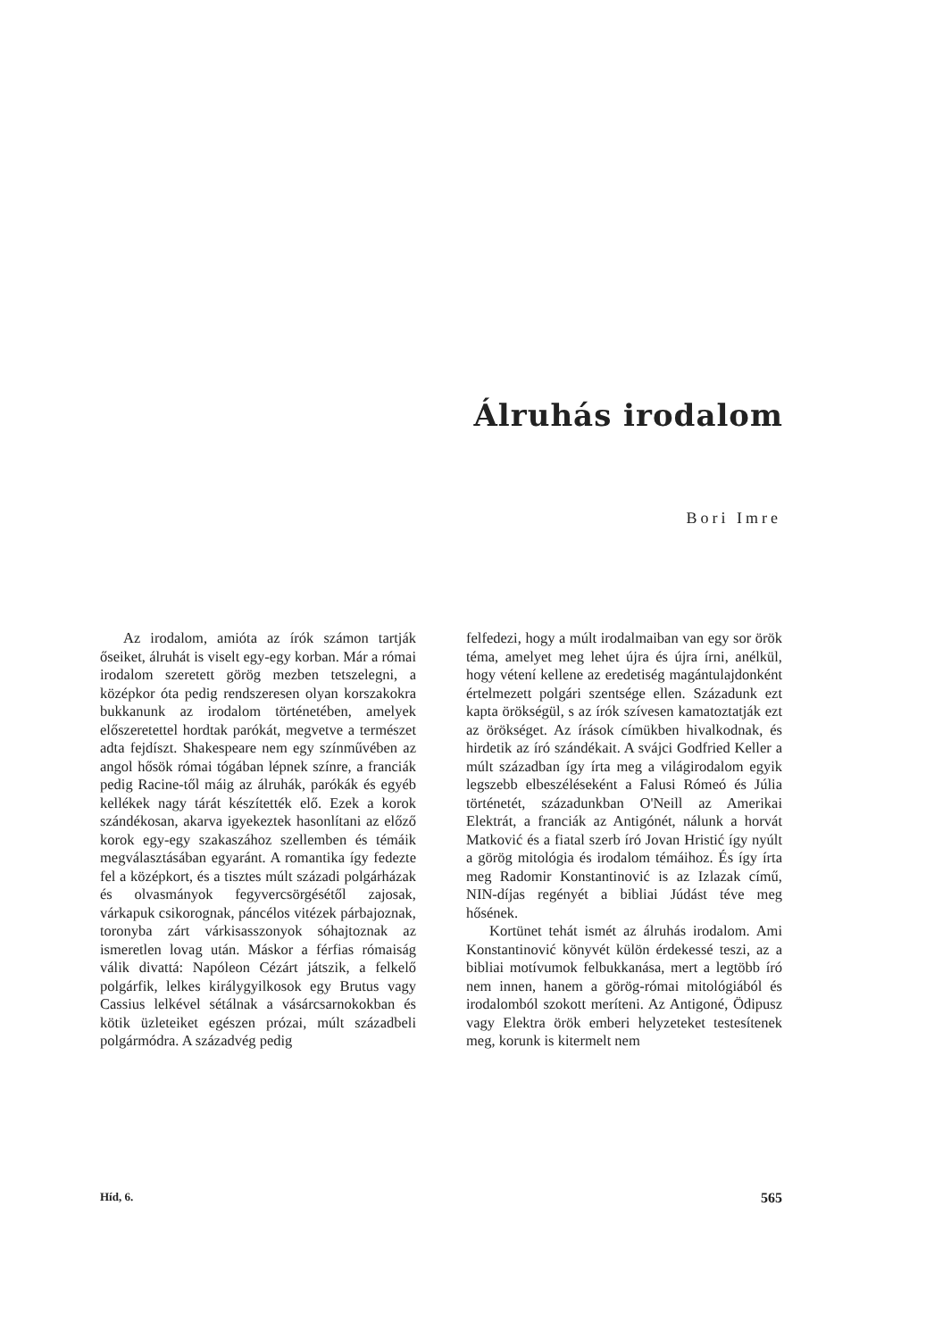Álruhás irodalom
Bori Imre
Az irodalom, amióta az írók számon tartják őseiket, álruhát is viselt egy-egy korban. Már a római irodalom szeretett görög mezben tetszelegni, a középkor óta pedig rendszeresen olyan korszakokra bukkanunk az irodalom történetében, amelyek előszeretettel hordtak parókát, megvetve a természet adta fejdíszt. Shakespeare nem egy színművében az angol hősök római tógában lépnek színre, a franciák pedig Racine-től máig az álruhák, parókák és egyéb kellékek nagy tárát készítették elő. Ezek a korok szándékosan, akarva igyekeztek hasonlítani az előző korok egy-egy szakaszához szellemben és témáik megválasztásában egyaránt. A romantika így fedezte fel a középkort, és a tisztes múlt századi polgárházak és olvasmányok fegyvercsörgésétől zajosak, várkapuk csikorognak, páncélos vitézek párbajoznak, toronyba zárt várkisasszonyok sóhajtoznak az ismeretlen lovag után. Máskor a férfias rómaiság válik divattá: Napóleon Cézárt játszik, a felkelő polgárfik, lelkes királygyilkosok egy Brutus vagy Cassius lelkével sétálnak a vásárcsarnokokban és kötik üzleteiket egészen prózai, múlt századbeli polgármódra. A századvég pedig
felfedezi, hogy a múlt irodalmaiban van egy sor örök téma, amelyet meg lehet újra és újra írni, anélkül, hogy vétení kellene az eredetiség magántulajdonként értelmezett polgári szentsége ellen. Századunk ezt kapta örökségül, s az írók szívesen kamatoztatják ezt az örökséget. Az írások címükben hivalkodnak, és hirdetik az író szándékait. A svájci Godfried Keller a múlt században így írta meg a világirodalom egyik legszebb elbeszéléseként a Falusi Rómeó és Júlia történetét, századunkban O'Neill az Amerikai Elektrát, a franciák az Antigónét, nálunk a horvát Matković és a fiatal szerb író Jovan Hristić így nyúlt a görög mitológia és irodalom témáihoz. És így írta meg Radomir Konstantinović is az Izlazak című, NIN-díjas regényét a bibliai Júdást téve meg hősének.
Kortünet tehát ismét az álruhás irodalom. Ami Konstantinović könyvét külön érdekessé teszi, az a bibliai motívumok felbukkanása, mert a legtöbb író nem innen, hanem a görög-római mitológiából és irodalomból szokott meríteni. Az Antigoné, Ödipusz vagy Elektra örök emberi helyzeteket testesítenek meg, korunk is kitermelt nem
Híd, 6. 565